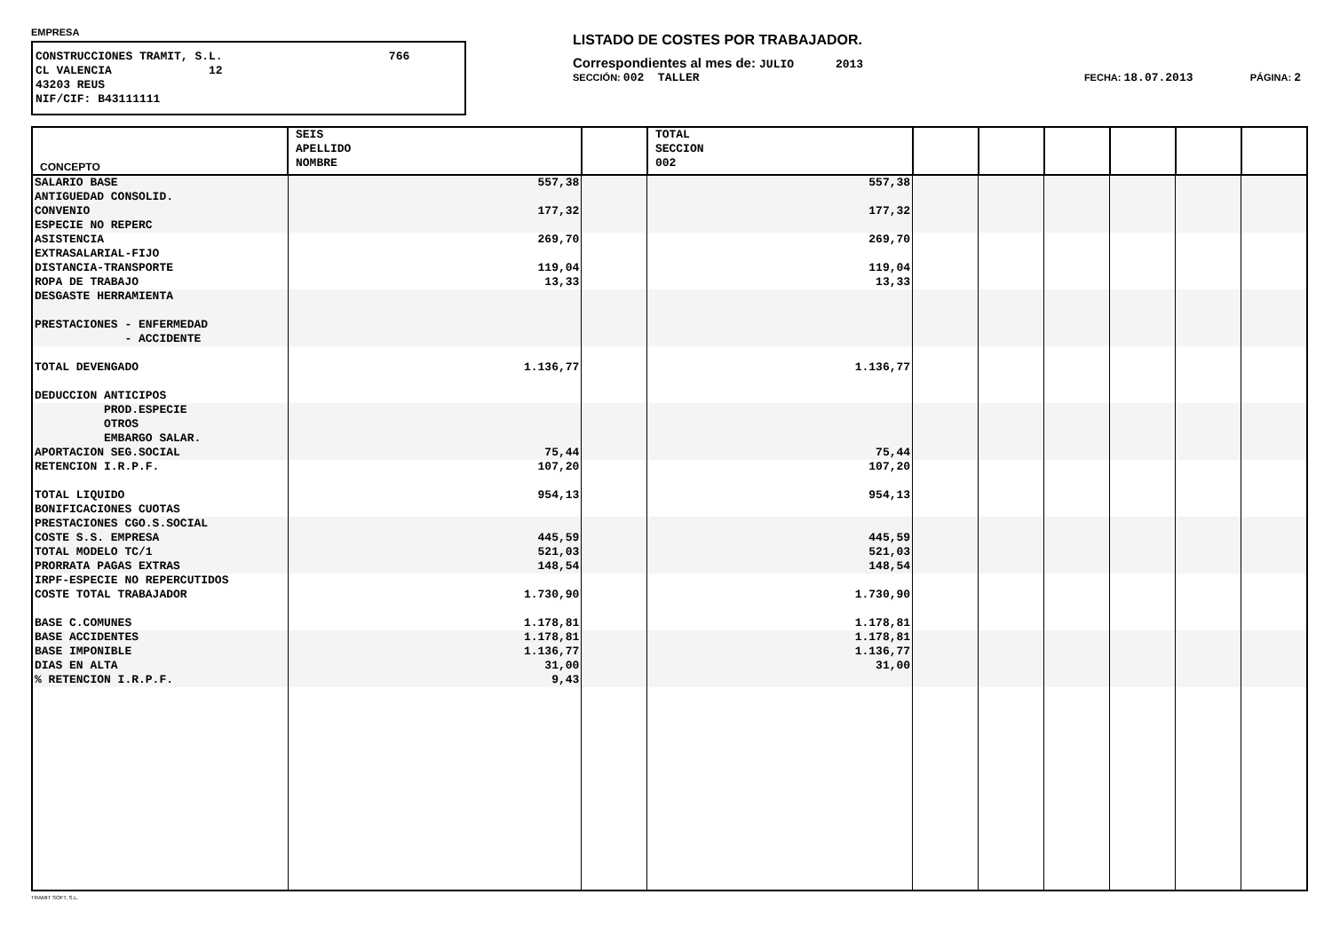EMPRESA
CONSTRUCCIONES TRAMIT, S.L. 766 CL VALENCIA 12 43203 REUS NIF/CIF: B43111111
LISTADO DE COSTES POR TRABAJADOR.
Correspondientes al mes de: JULIO 2013
SECCIÓN: 002 TALLER FECHA: 18.07.2013 PÁGINA: 2
| CONCEPTO | SEIS APELLIDO NOMBRE | | TOTAL SECCION 002 | | | | | | |
| --- | --- | --- | --- | --- | --- | --- | --- | --- | --- |
| SALARIO BASE | 557,38 | | 557,38 | | | | | | |
| ANTIGUEDAD CONSOLID. | | | | | | | | | |
| CONVENIO | 177,32 | | 177,32 | | | | | | |
| ESPECIE NO REPERC | | | | | | | | | |
| ASISTENCIA | 269,70 | | 269,70 | | | | | | |
| EXTRASALARIAL-FIJO | | | | | | | | | |
| DISTANCIA-TRANSPORTE | 119,04 | | 119,04 | | | | | | |
| ROPA DE TRABAJO | 13,33 | | 13,33 | | | | | | |
| DESGASTE HERRAMIENTA | | | | | | | | | |
| PRESTACIONES - ENFERMEDAD | | | | | | | | | |
| - ACCIDENTE | | | | | | | | | |
| TOTAL DEVENGADO | 1.136,77 | | 1.136,77 | | | | | | |
| DEDUCCION ANTICIPOS | | | | | | | | | |
| PROD.ESPECIE | | | | | | | | | |
| OTROS | | | | | | | | | |
| EMBARGO SALAR. | | | | | | | | | |
| APORTACION SEG.SOCIAL | 75,44 | | 75,44 | | | | | | |
| RETENCION I.R.P.F. | 107,20 | | 107,20 | | | | | | |
| TOTAL LIQUIDO | 954,13 | | 954,13 | | | | | | |
| BONIFICACIONES CUOTAS | | | | | | | | | |
| PRESTACIONES CGO.S.SOCIAL | | | | | | | | | |
| COSTE S.S. EMPRESA | 445,59 | | 445,59 | | | | | | |
| TOTAL MODELO TC/1 | 521,03 | | 521,03 | | | | | | |
| PRORRATA PAGAS EXTRAS | 148,54 | | 148,54 | | | | | | |
| IRPF-ESPECIE NO REPERCUTIDOS | | | | | | | | | |
| COSTE TOTAL TRABAJADOR | 1.730,90 | | 1.730,90 | | | | | | |
| BASE C.COMUNES | 1.178,81 | | 1.178,81 | | | | | | |
| BASE ACCIDENTES | 1.178,81 | | 1.178,81 | | | | | | |
| BASE IMPONIBLE | 1.136,77 | | 1.136,77 | | | | | | |
| DIAS EN ALTA | 31,00 | | 31,00 | | | | | | |
| % RETENCION I.R.P.F. | 9,43 | | | | | | | | |
TRAMIT SOFT, S.L.